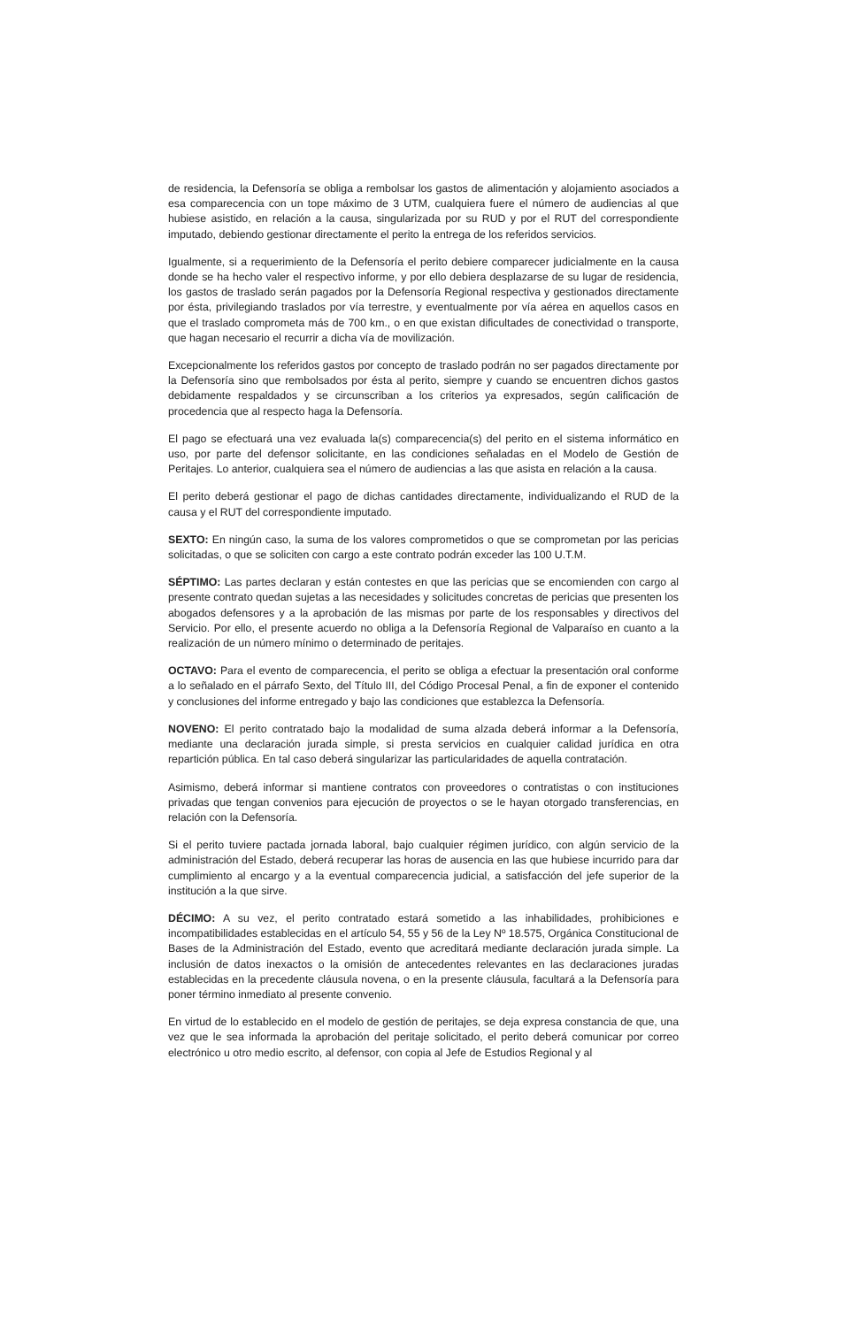de residencia, la Defensoría se obliga a rembolsar los gastos de alimentación y alojamiento asociados a esa comparecencia con un tope máximo de 3 UTM, cualquiera fuere el número de audiencias al que hubiese asistido, en relación a la causa, singularizada por su RUD y por el RUT del correspondiente imputado, debiendo gestionar directamente el perito la entrega de los referidos servicios.
Igualmente, si a requerimiento de la Defensoría el perito debiere comparecer judicialmente en la causa donde se ha hecho valer el respectivo informe, y por ello debiera desplazarse de su lugar de residencia, los gastos de traslado serán pagados por la Defensoría Regional respectiva y gestionados directamente por ésta, privilegiando traslados por vía terrestre, y eventualmente por vía aérea en aquellos casos en que el traslado comprometa más de 700 km., o en que existan dificultades de conectividad o transporte, que hagan necesario el recurrir a dicha vía de movilización.
Excepcionalmente los referidos gastos por concepto de traslado podrán no ser pagados directamente por la Defensoría sino que rembolsados por ésta al perito, siempre y cuando se encuentren dichos gastos debidamente respaldados y se circunscriban a los criterios ya expresados, según calificación de procedencia que al respecto haga la Defensoría.
El pago se efectuará una vez evaluada la(s) comparecencia(s) del perito en el sistema informático en uso, por parte del defensor solicitante, en las condiciones señaladas en el Modelo de Gestión de Peritajes. Lo anterior, cualquiera sea el número de audiencias a las que asista en relación a la causa.
El perito deberá gestionar el pago de dichas cantidades directamente, individualizando el RUD de la causa y el RUT del correspondiente imputado.
SEXTO: En ningún caso, la suma de los valores comprometidos o que se comprometan por las pericias solicitadas, o que se soliciten con cargo a este contrato podrán exceder las 100 U.T.M.
SÉPTIMO: Las partes declaran y están contestes en que las pericias que se encomienden con cargo al presente contrato quedan sujetas a las necesidades y solicitudes concretas de pericias que presenten los abogados defensores y a la aprobación de las mismas por parte de los responsables y directivos del Servicio. Por ello, el presente acuerdo no obliga a la Defensoría Regional de Valparaíso en cuanto a la realización de un número mínimo o determinado de peritajes.
OCTAVO: Para el evento de comparecencia, el perito se obliga a efectuar la presentación oral conforme a lo señalado en el párrafo Sexto, del Título III, del Código Procesal Penal, a fin de exponer el contenido y conclusiones del informe entregado y bajo las condiciones que establezca la Defensoría.
NOVENO: El perito contratado bajo la modalidad de suma alzada deberá informar a la Defensoría, mediante una declaración jurada simple, si presta servicios en cualquier calidad jurídica en otra repartición pública. En tal caso deberá singularizar las particularidades de aquella contratación.
Asimismo, deberá informar si mantiene contratos con proveedores o contratistas o con instituciones privadas que tengan convenios para ejecución de proyectos o se le hayan otorgado transferencias, en relación con la Defensoría.
Si el perito tuviere pactada jornada laboral, bajo cualquier régimen jurídico, con algún servicio de la administración del Estado, deberá recuperar las horas de ausencia en las que hubiese incurrido para dar cumplimiento al encargo y a la eventual comparecencia judicial, a satisfacción del jefe superior de la institución a la que sirve.
DÉCIMO: A su vez, el perito contratado estará sometido a las inhabilidades, prohibiciones e incompatibilidades establecidas en el artículo 54, 55 y 56 de la Ley Nº 18.575, Orgánica Constitucional de Bases de la Administración del Estado, evento que acreditará mediante declaración jurada simple. La inclusión de datos inexactos o la omisión de antecedentes relevantes en las declaraciones juradas establecidas en la precedente cláusula novena, o en la presente cláusula, facultará a la Defensoría para poner término inmediato al presente convenio.
En virtud de lo establecido en el modelo de gestión de peritajes, se deja expresa constancia de que, una vez que le sea informada la aprobación del peritaje solicitado, el perito deberá comunicar por correo electrónico u otro medio escrito, al defensor, con copia al Jefe de Estudios Regional y al